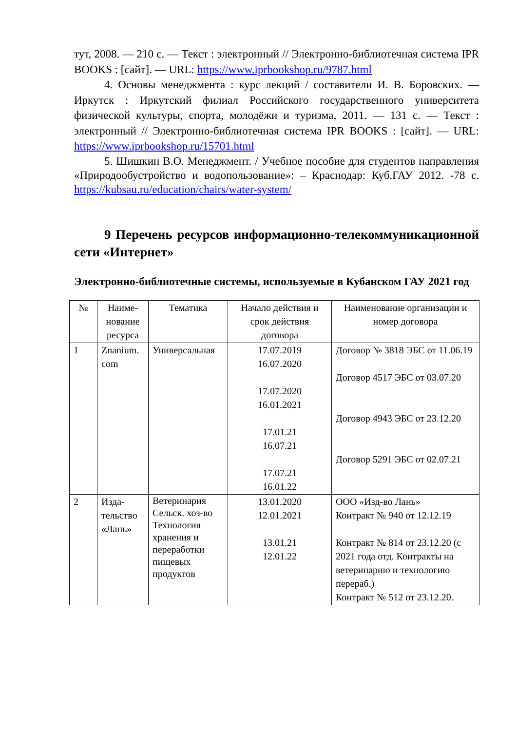тут, 2008. — 210 с. — Текст : электронный // Электронно-библиотечная система IPR BOOKS : [сайт]. — URL: https://www.iprbookshop.ru/9787.html
4. Основы менеджмента : курс лекций / составители И. В. Боровских. — Иркутск : Иркутский филиал Российского государственного университета физической культуры, спорта, молодёжи и туризма, 2011. — 131 с. — Текст : электронный // Электронно-библиотечная система IPR BOOKS : [сайт]. — URL: https://www.iprbookshop.ru/15701.html
5. Шишкин В.О. Менеджмент. / Учебное пособие для студентов направления «Природообустройство и водопользование»: – Краснодар: Куб.ГАУ 2012. -78 с. https://kubsau.ru/education/chairs/water-system/
9 Перечень ресурсов информационно-телекоммуникационной сети «Интернет»
Электронно-библиотечные системы, используемые в Кубанском ГАУ 2021 год
| № | Наиме-нование ресурса | Тематика | Начало действия и срок действия договора | Наименование организации и номер договора |
| --- | --- | --- | --- | --- |
| 1 | Znanium. com | Универсальная | 17.07.2019 16.07.2020 17.07.2020 16.01.2021 17.01.21 16.07.21 17.07.21 16.01.22 | Договор № 3818 ЭБС от 11.06.19 Договор 4517 ЭБС от 03.07.20 Договор 4943 ЭБС от 23.12.20 Договор 5291 ЭБС от 02.07.21 |
| 2 | Изда-тельство «Лань» | Ветеринария Сельск. хоз-во Технология хранения и переработки пищевых продуктов | 13.01.2020 12.01.2021 13.01.21 12.01.22 | ООО «Изд-во Лань» Контракт № 940 от 12.12.19 Контракт № 814 от 23.12.20 (с 2021 года отд. Контракты на ветеринарию и технологию перераб.) Контракт № 512 от 23.12.20. |